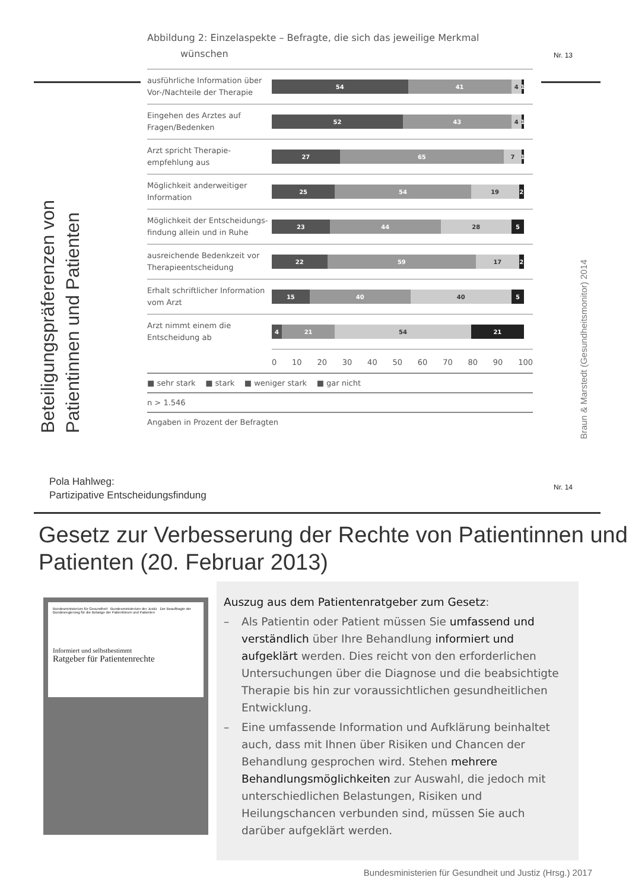Nr. 13
Beteiligungspräferenzen von Patientinnen und Patienten
Abbildung 2: Einzelaspekte – Befragte, die sich das jeweilige Merkmal
wünschen
ausführliche Information über Vor-/Nachteile der Therapie
54 41 4 1
Eingehen des Arztes auf Fragen/Bedenken
52 43 4 1
Arzt spricht Therapie-empfehlung aus
27 65 7 1
Möglichkeit anderweitiger Information
25 54 19 2
Möglichkeit der Entscheidungs-findung allein und in Ruhe
23 44 28 5
ausreichende Bedenkzeit vor Therapieentscheidung
22 59 17 2
Erhalt schriftlicher Information vom Arzt
15 40 40 5
Arzt nimmt einem die Entscheidung ab
4 21 54 21
0 10 20 30 40 50 60 70 80 90 100
■ sehr stark ■ stark ■ weniger stark ■ gar nicht
n > 1.546
Angaben in Prozent der Befragten
Braun & Marstedt (Gesundheitsmonitor) 2014
Pola Hahlweg:
Partizipative Entscheidungsfindung
Nr. 14
Gesetz zur Verbesserung der Rechte von Patientinnen und Patienten (20. Februar 2013)
Bundesministerium für Gesundheit Bundesministerium der Justiz Der Beauftragte der Bundesregierung für die Belange der Patientinnen und Patienten
Informiert und selbstbestimmt
Ratgeber für Patientenrechte
Auszug aus dem Patientenratgeber zum Gesetz:
– Als Patientin oder Patient müssen Sie umfassend und verständlich über Ihre Behandlung informiert und aufgeklärt werden. Dies reicht von den erforderlichen Untersuchungen über die Diagnose und die beabsichtigte Therapie bis hin zur voraussichtlichen gesundheitlichen Entwicklung.
– Eine umfassende Information und Aufklärung beinhaltet auch, dass mit Ihnen über Risiken und Chancen der Behandlung gesprochen wird. Stehen mehrere Behandlungsmöglichkeiten zur Auswahl, die jedoch mit unterschiedlichen Belastungen, Risiken und Heilungschancen verbunden sind, müssen Sie auch darüber aufgeklärt werden.
Bundesministerien für Gesundheit und Justiz (Hrsg.) 2017